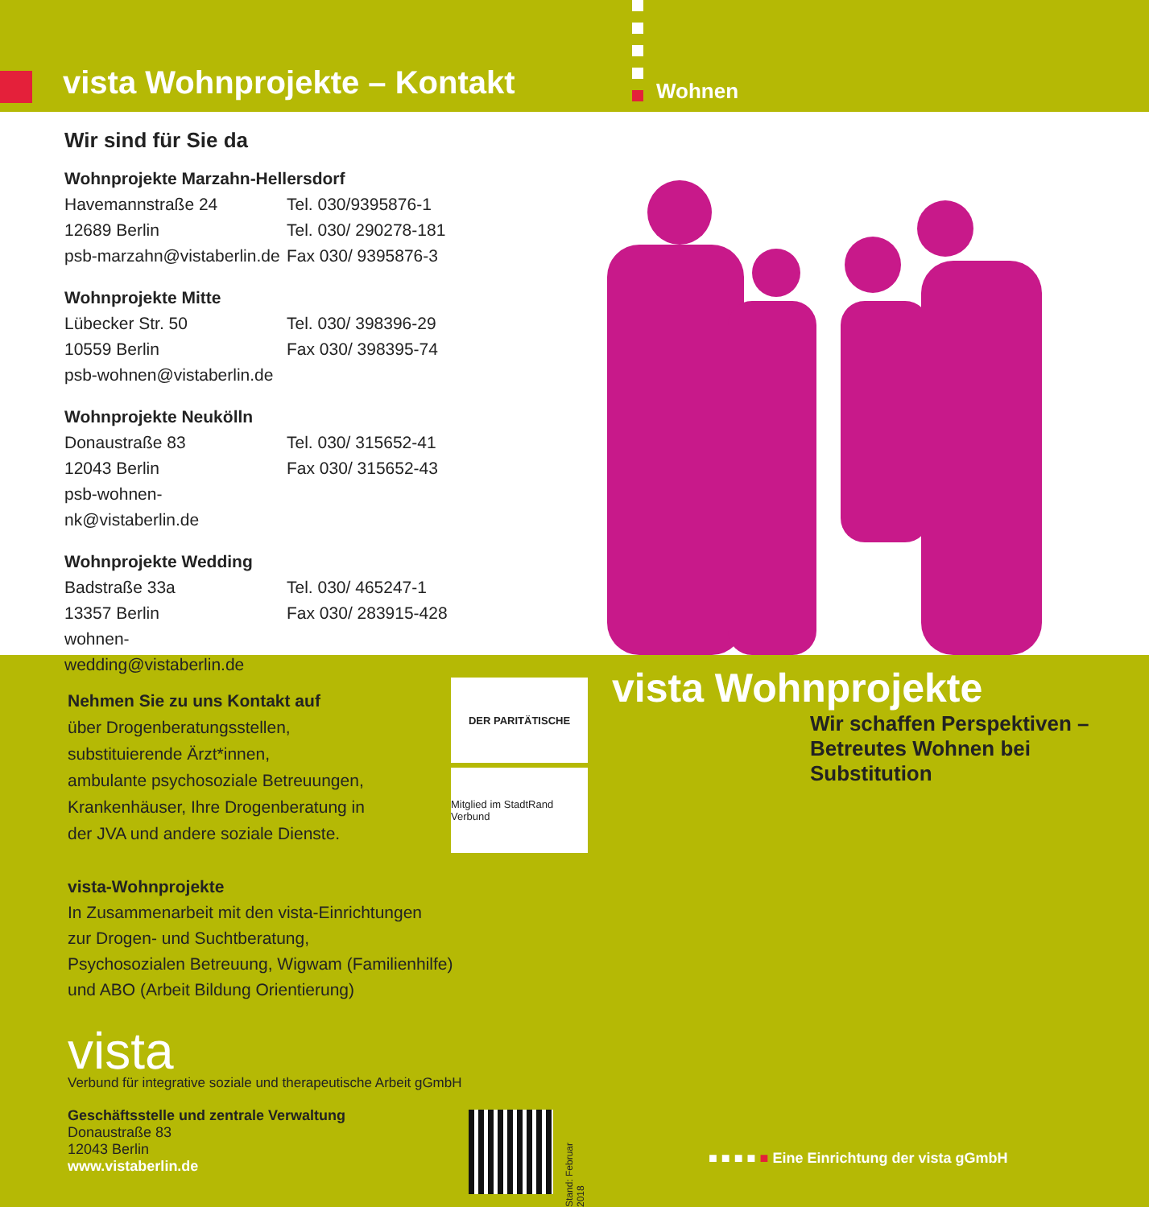vista Wohnprojekte – Kontakt Wohnen
Wir sind für Sie da
Wohnprojekte Marzahn-Hellersdorf
Havemannstraße 24 Tel. 030/9395876-1
12689 Berlin Tel. 030/ 290278-181
psb-marzahn@vistaberlin.de Fax 030/ 9395876-3
Wohnprojekte Mitte
Lübecker Str. 50 Tel. 030/ 398396-29
10559 Berlin Fax 030/ 398395-74
psb-wohnen@vistaberlin.de
Wohnprojekte Neukölln
Donaustraße 83 Tel. 030/ 315652-41
12043 Berlin Fax 030/ 315652-43
psb-wohnen-nk@vistaberlin.de
Wohnprojekte Wedding
Badstraße 33a Tel. 030/ 465247-1
13357 Berlin Fax 030/ 283915-428
wohnen-wedding@vistaberlin.de
Nehmen Sie zu uns Kontakt auf
über Drogenberatungsstellen,
substituierende Ärzt*innen,
ambulante psychosoziale Betreuungen,
Krankenhäuser, Ihre Drogenberatung in
der JVA und andere soziale Dienste.
DER PARITÄTISCHE
Mitglied im StadtRand Verbund
vista-Wohnprojekte
In Zusammenarbeit mit den vista-Einrichtungen
zur Drogen- und Suchtberatung,
Psychosozialen Betreuung, Wigwam (Familienhilfe)
und ABO (Arbeit Bildung Orientierung)
vista
Verbund für integrative soziale und therapeutische Arbeit gGmbH
Geschäftsstelle und zentrale Verwaltung
Donaustraße 83
12043 Berlin
www.vistaberlin.de
Stand: Februar 2018
vista Wohnprojekte
Wir schaffen Perspektiven –
Betreutes Wohnen bei Substitution
■ ■ ■ ■ ■ Eine Einrichtung der vista gGmbH